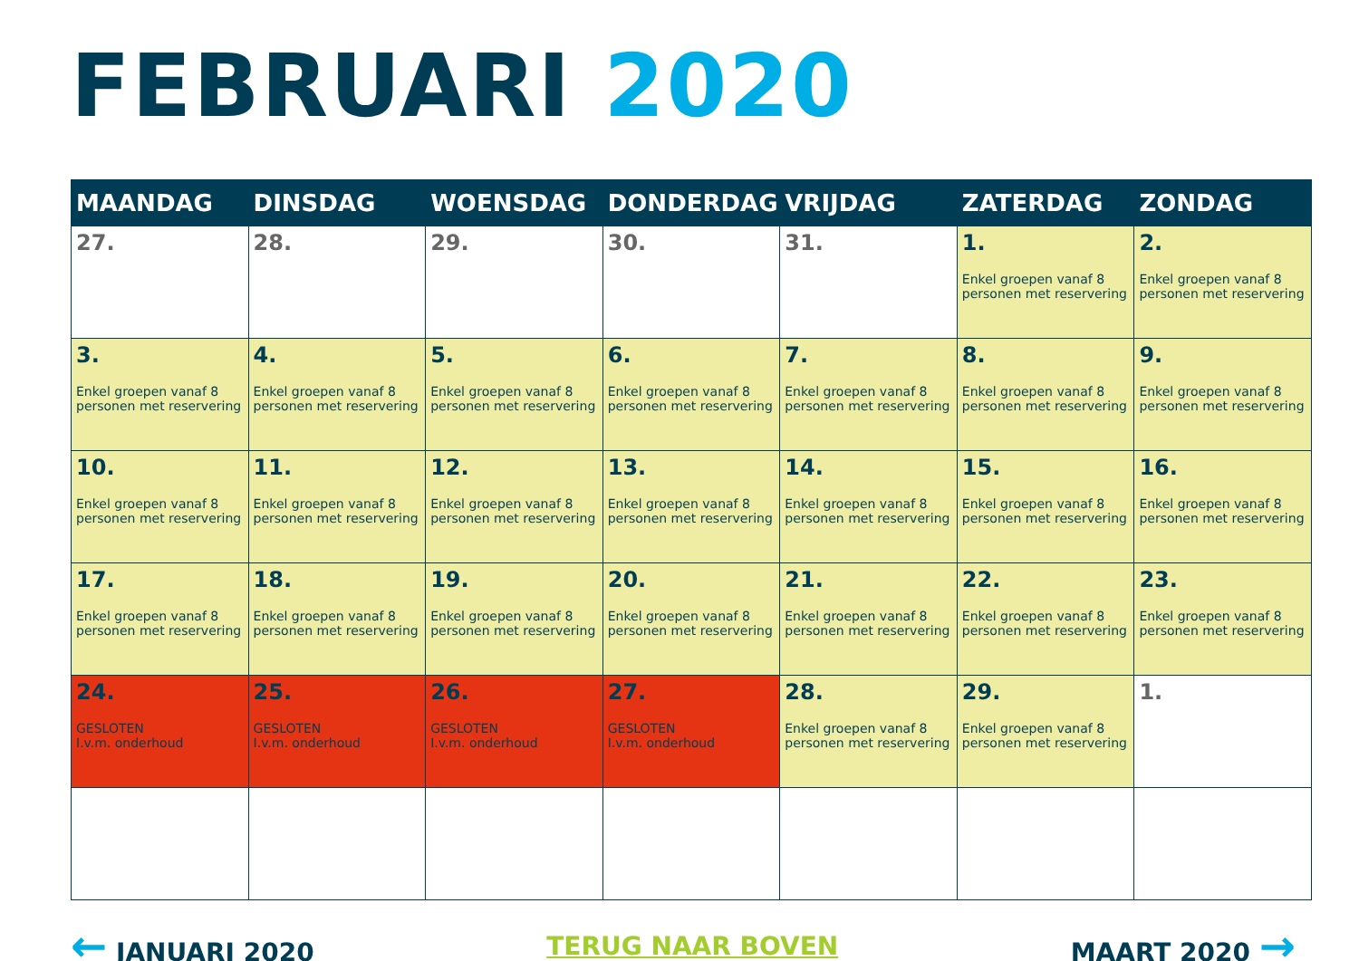FEBRUARI 2020
| MAANDAG | DINSDAG | WOENSDAG | DONDERDAG | VRIJDAG | ZATERDAG | ZONDAG |
| --- | --- | --- | --- | --- | --- | --- |
| 27. | 28. | 29. | 30. | 31. | 1. Enkel groepen vanaf 8 personen met reservering | 2. Enkel groepen vanaf 8 personen met reservering |
| 3. Enkel groepen vanaf 8 personen met reservering | 4. Enkel groepen vanaf 8 personen met reservering | 5. Enkel groepen vanaf 8 personen met reservering | 6. Enkel groepen vanaf 8 personen met reservering | 7. Enkel groepen vanaf 8 personen met reservering | 8. Enkel groepen vanaf 8 personen met reservering | 9. Enkel groepen vanaf 8 personen met reservering |
| 10. Enkel groepen vanaf 8 personen met reservering | 11. Enkel groepen vanaf 8 personen met reservering | 12. Enkel groepen vanaf 8 personen met reservering | 13. Enkel groepen vanaf 8 personen met reservering | 14. Enkel groepen vanaf 8 personen met reservering | 15. Enkel groepen vanaf 8 personen met reservering | 16. Enkel groepen vanaf 8 personen met reservering |
| 17. Enkel groepen vanaf 8 personen met reservering | 18. Enkel groepen vanaf 8 personen met reservering | 19. Enkel groepen vanaf 8 personen met reservering | 20. Enkel groepen vanaf 8 personen met reservering | 21. Enkel groepen vanaf 8 personen met reservering | 22. Enkel groepen vanaf 8 personen met reservering | 23. Enkel groepen vanaf 8 personen met reservering |
| 24. GESLOTEN I.v.m. onderhoud | 25. GESLOTEN I.v.m. onderhoud | 26. GESLOTEN I.v.m. onderhoud | 27. GESLOTEN I.v.m. onderhoud | 28. Enkel groepen vanaf 8 personen met reservering | 29. Enkel groepen vanaf 8 personen met reservering | 1. |
← JANUARI 2020 TERUG NAAR BOVEN MAART 2020 →